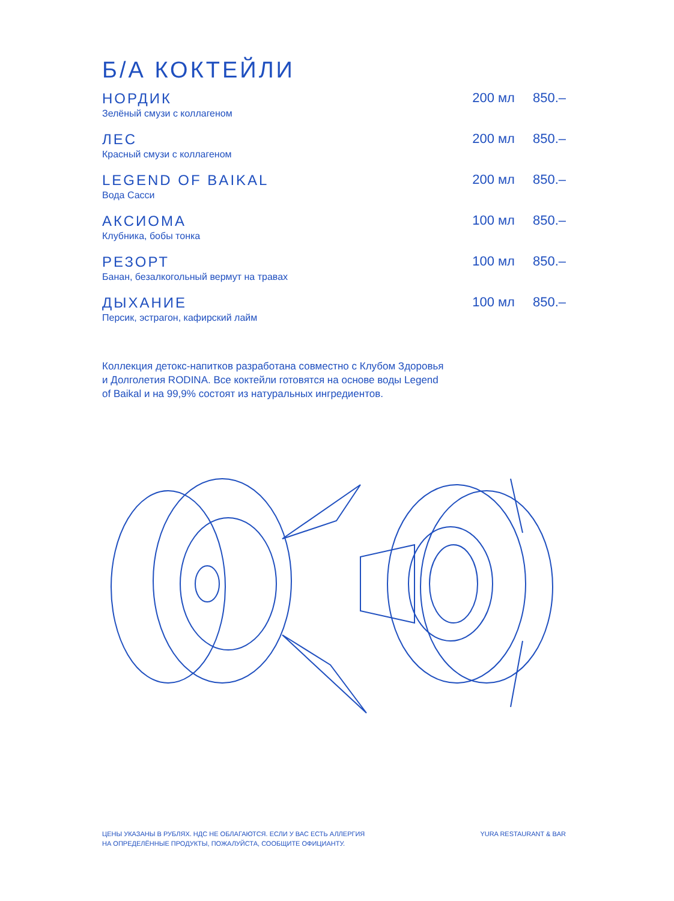Б/А КОКТЕЙЛИ
НОРДИК
Зелёный смузи с коллагеном
200 мл 850.–
ЛЕС
Красный смузи с коллагеном
200 мл 850.–
LEGEND OF BAIKAL
Вода Сасси
200 мл 850.–
АКСИОМА
Клубника, бобы тонка
100 мл 850.–
РЕЗОРТ
Банан, безалкогольный вермут на травах
100 мл 850.–
ДЫХАНИЕ
Персик, эстрагон, кафирский лайм
100 мл 850.–
Коллекция детокс-напитков разработана совместно с Клубом Здоровья и Долголетия RODINA. Все коктейли готовятся на основе воды Legend of Baikal и на 99,9% состоят из натуральных ингредиентов.
ЦЕНЫ УКАЗАНЫ В РУБЛЯХ. НДС НЕ ОБЛАГАЮТСЯ. ЕСЛИ У ВАС ЕСТЬ АЛЛЕРГИЯ
НА ОПРЕДЕЛЁННЫЕ ПРОДУКТЫ, ПОЖАЛУЙСТА, СООБЩИТЕ ОФИЦИАНТУ.
YURA RESTAURANT & BAR